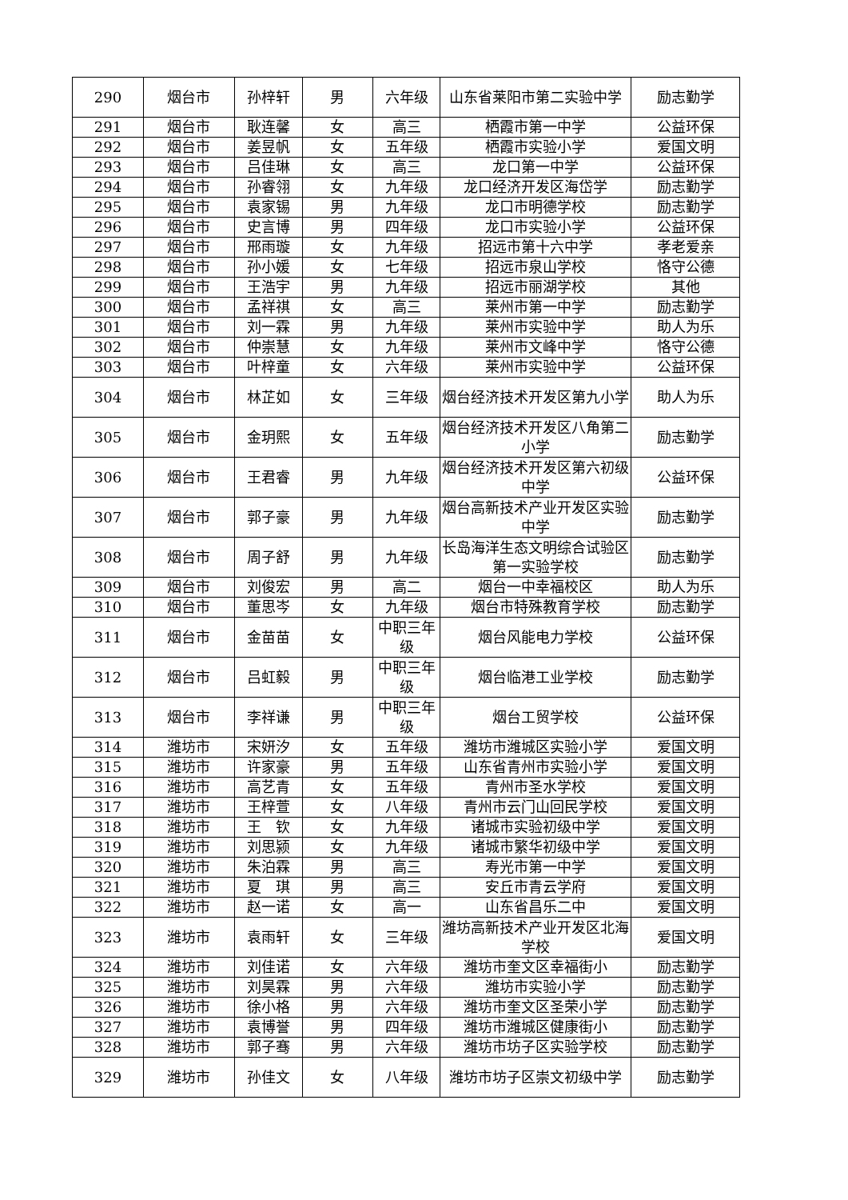| 290 | 烟台市 | 孙梓轩 | 男 | 六年级 | 山东省莱阳市第二实验中学 | 励志勤学 |
| 291 | 烟台市 | 耿连馨 | 女 | 高三 | 栖霞市第一中学 | 公益环保 |
| 292 | 烟台市 | 姜昱帆 | 女 | 五年级 | 栖霞市实验小学 | 爱国文明 |
| 293 | 烟台市 | 吕佳琳 | 女 | 高三 | 龙口第一中学 | 公益环保 |
| 294 | 烟台市 | 孙睿翎 | 女 | 九年级 | 龙口经济开发区海岱学 | 励志勤学 |
| 295 | 烟台市 | 袁家锡 | 男 | 九年级 | 龙口市明德学校 | 励志勤学 |
| 296 | 烟台市 | 史言博 | 男 | 四年级 | 龙口市实验小学 | 公益环保 |
| 297 | 烟台市 | 邢雨璇 | 女 | 九年级 | 招远市第十六中学 | 孝老爱亲 |
| 298 | 烟台市 | 孙小媛 | 女 | 七年级 | 招远市泉山学校 | 恪守公德 |
| 299 | 烟台市 | 王浩宇 | 男 | 九年级 | 招远市丽湖学校 | 其他 |
| 300 | 烟台市 | 孟祥祺 | 女 | 高三 | 莱州市第一中学 | 励志勤学 |
| 301 | 烟台市 | 刘一霖 | 男 | 九年级 | 莱州市实验中学 | 助人为乐 |
| 302 | 烟台市 | 仲崇慧 | 女 | 九年级 | 莱州市文峰中学 | 恪守公德 |
| 303 | 烟台市 | 叶梓童 | 女 | 六年级 | 莱州市实验中学 | 公益环保 |
| 304 | 烟台市 | 林芷如 | 女 | 三年级 | 烟台经济技术开发区第九小学 | 助人为乐 |
| 305 | 烟台市 | 金玥熙 | 女 | 五年级 | 烟台经济技术开发区八角第二小学 | 励志勤学 |
| 306 | 烟台市 | 王君睿 | 男 | 九年级 | 烟台经济技术开发区第六初级中学 | 公益环保 |
| 307 | 烟台市 | 郭子豪 | 男 | 九年级 | 烟台高新技术产业开发区实验中学 | 励志勤学 |
| 308 | 烟台市 | 周子舒 | 男 | 九年级 | 长岛海洋生态文明综合试验区第一实验学校 | 励志勤学 |
| 309 | 烟台市 | 刘俊宏 | 男 | 高二 | 烟台一中幸福校区 | 助人为乐 |
| 310 | 烟台市 | 董思岑 | 女 | 九年级 | 烟台市特殊教育学校 | 励志勤学 |
| 311 | 烟台市 | 金苗苗 | 女 | 中职三年级 | 烟台风能电力学校 | 公益环保 |
| 312 | 烟台市 | 吕虹毅 | 男 | 中职三年级 | 烟台临港工业学校 | 励志勤学 |
| 313 | 烟台市 | 李祥谦 | 男 | 中职三年级 | 烟台工贸学校 | 公益环保 |
| 314 | 潍坊市 | 宋妍汐 | 女 | 五年级 | 潍坊市潍城区实验小学 | 爱国文明 |
| 315 | 潍坊市 | 许家豪 | 男 | 五年级 | 山东省青州市实验小学 | 爱国文明 |
| 316 | 潍坊市 | 高艺青 | 女 | 五年级 | 青州市圣水学校 | 爱国文明 |
| 317 | 潍坊市 | 王梓萱 | 女 | 八年级 | 青州市云门山回民学校 | 爱国文明 |
| 318 | 潍坊市 | 王 钦 | 女 | 九年级 | 诸城市实验初级中学 | 爱国文明 |
| 319 | 潍坊市 | 刘思颍 | 女 | 九年级 | 诸城市繁华初级中学 | 爱国文明 |
| 320 | 潍坊市 | 朱泊霖 | 男 | 高三 | 寿光市第一中学 | 爱国文明 |
| 321 | 潍坊市 | 夏 琪 | 男 | 高三 | 安丘市青云学府 | 爱国文明 |
| 322 | 潍坊市 | 赵一诺 | 女 | 高一 | 山东省昌乐二中 | 爱国文明 |
| 323 | 潍坊市 | 袁雨轩 | 女 | 三年级 | 潍坊高新技术产业开发区北海学校 | 爱国文明 |
| 324 | 潍坊市 | 刘佳诺 | 女 | 六年级 | 潍坊市奎文区幸福街小 | 励志勤学 |
| 325 | 潍坊市 | 刘昊霖 | 男 | 六年级 | 潍坊市实验小学 | 励志勤学 |
| 326 | 潍坊市 | 徐小格 | 男 | 六年级 | 潍坊市奎文区圣荣小学 | 励志勤学 |
| 327 | 潍坊市 | 袁博誉 | 男 | 四年级 | 潍坊市潍城区健康街小 | 励志勤学 |
| 328 | 潍坊市 | 郭子骞 | 男 | 六年级 | 潍坊市坊子区实验学校 | 励志勤学 |
| 329 | 潍坊市 | 孙佳文 | 女 | 八年级 | 潍坊市坊子区崇文初级中学 | 励志勤学 |